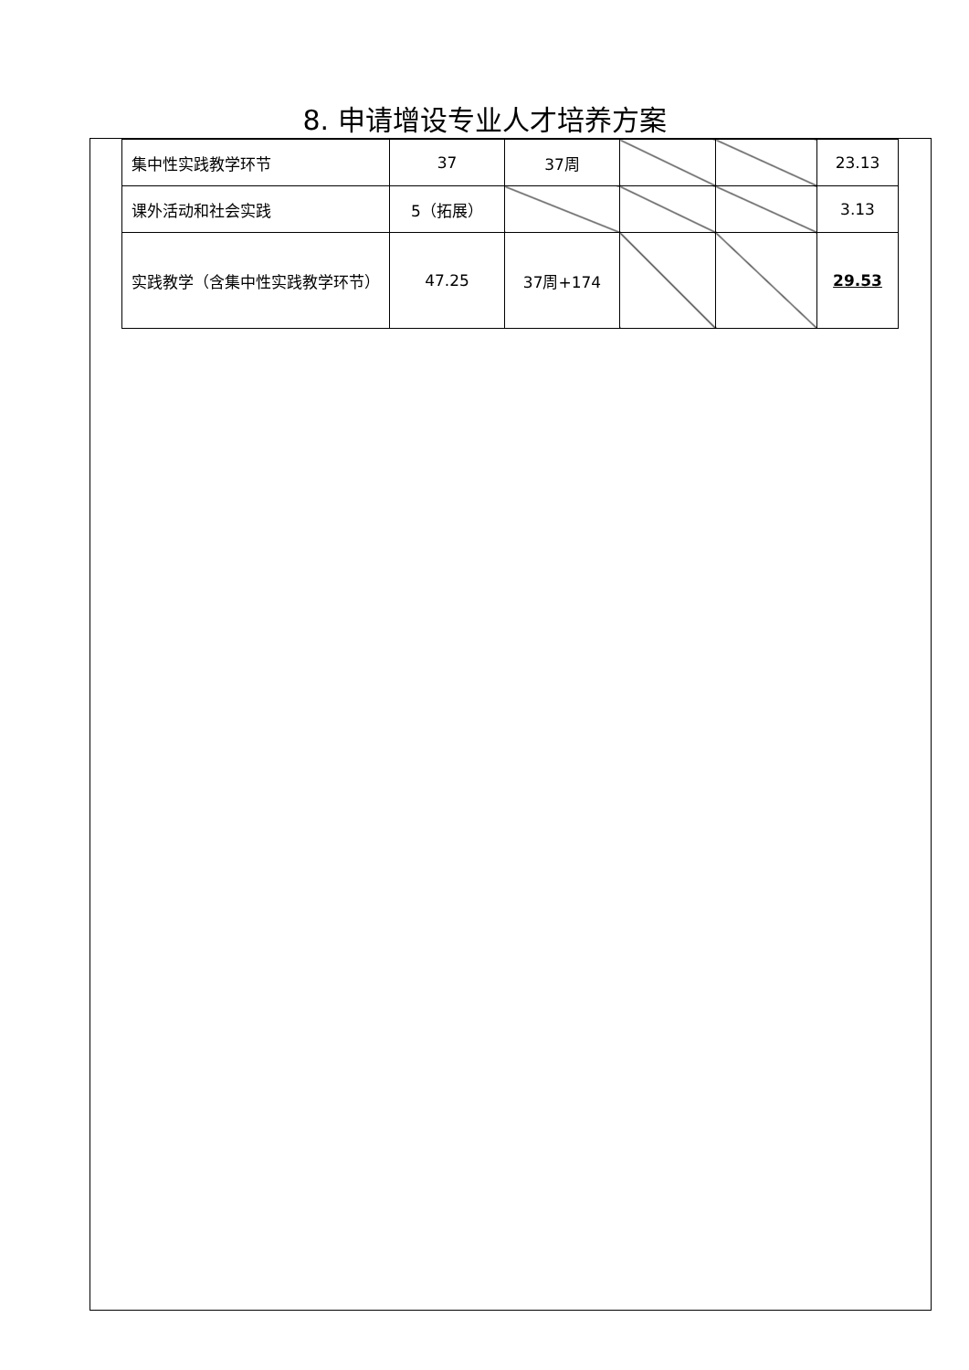8. 申请增设专业人才培养方案
| 集中性实践教学环节 | 37 | 37周 | | | 23.13 |
| 课外活动和社会实践 | 5（拓展） | | | | 3.13 |
| 实践教学（含集中性实践教学环节） | 47.25 | 37周+174 | | | 29.53 |